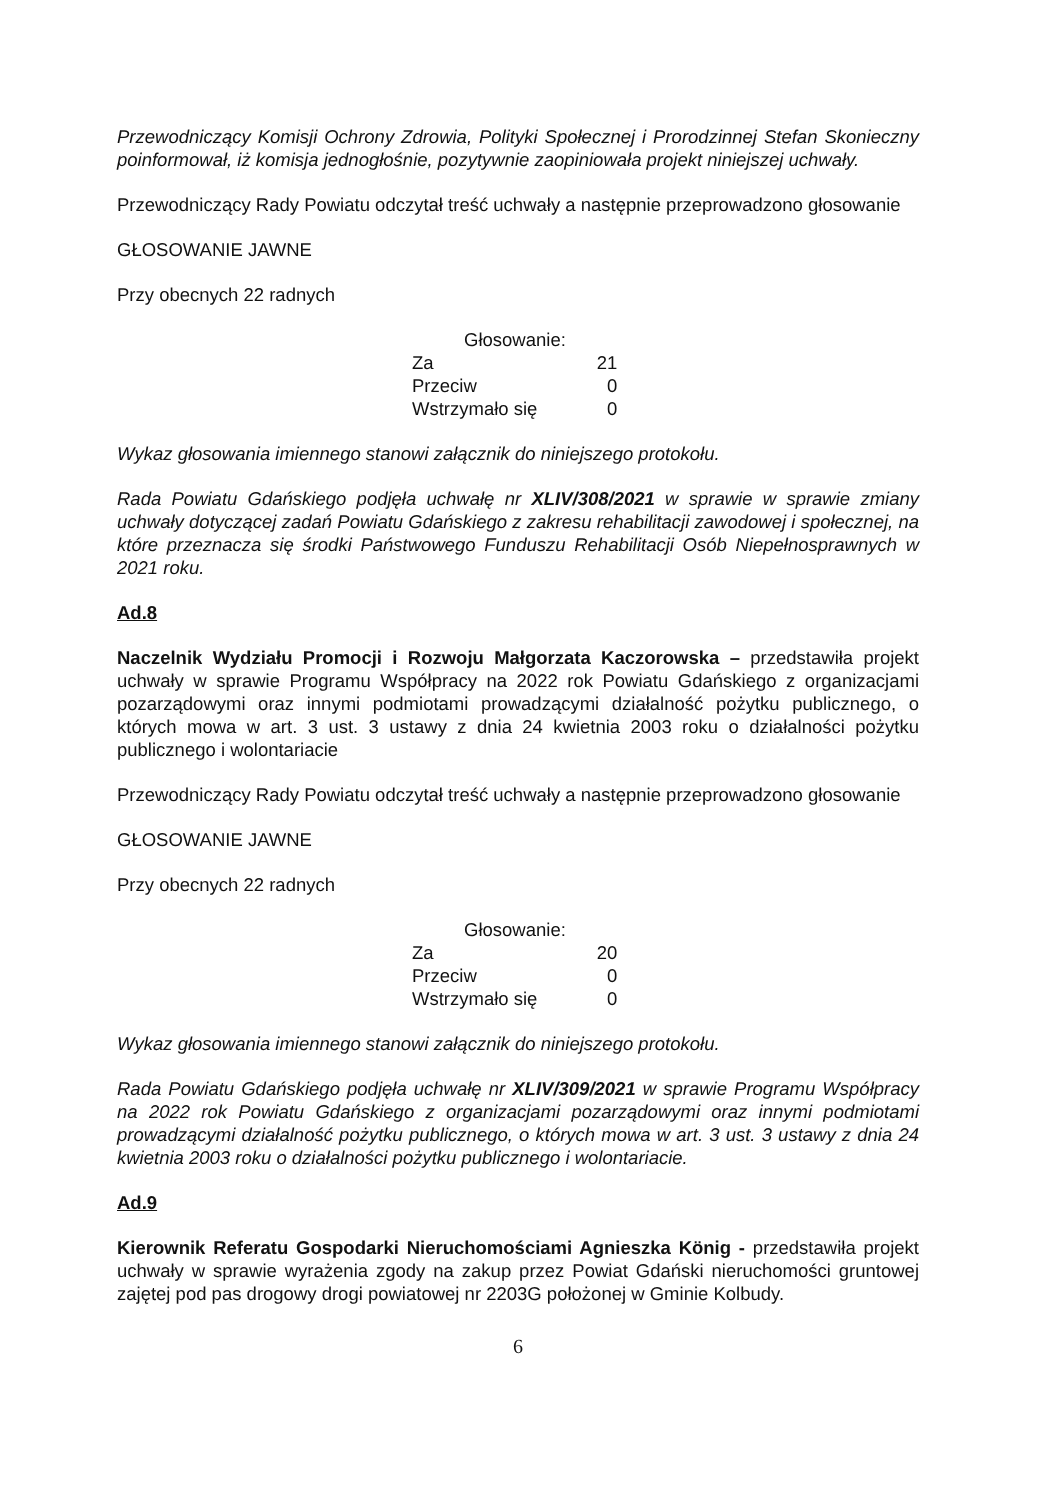Przewodniczący Komisji Ochrony Zdrowia, Polityki Społecznej i Prorodzinnej Stefan Skonieczny poinformował, iż komisja jednogłośnie, pozytywnie zaopiniowała projekt niniejszej uchwały.
Przewodniczący Rady Powiatu odczytał treść uchwały a następnie przeprowadzono głosowanie
GŁOSOWANIE JAWNE
Przy obecnych 22 radnych
| Głosowanie: | |
| Za | 21 |
| Przeciw | 0 |
| Wstrzymało się | 0 |
Wykaz głosowania imiennego stanowi załącznik do niniejszego protokołu.
Rada Powiatu Gdańskiego podjęła uchwałę nr XLIV/308/2021 w sprawie w sprawie zmiany uchwały dotyczącej zadań Powiatu Gdańskiego z zakresu rehabilitacji zawodowej i społecznej, na które przeznacza się środki Państwowego Funduszu Rehabilitacji Osób Niepełnosprawnych w 2021 roku.
Ad.8
Naczelnik Wydziału Promocji i Rozwoju Małgorzata Kaczorowska – przedstawiła projekt uchwały w sprawie Programu Współpracy na 2022 rok Powiatu Gdańskiego z organizacjami pozarządowymi oraz innymi podmiotami prowadzącymi działalność pożytku publicznego, o których mowa w art. 3 ust. 3 ustawy z dnia 24 kwietnia 2003 roku o działalności pożytku publicznego i wolontariacie
Przewodniczący Rady Powiatu odczytał treść uchwały a następnie przeprowadzono głosowanie
GŁOSOWANIE JAWNE
Przy obecnych 22 radnych
| Głosowanie: | |
| Za | 20 |
| Przeciw | 0 |
| Wstrzymało się | 0 |
Wykaz głosowania imiennego stanowi załącznik do niniejszego protokołu.
Rada Powiatu Gdańskiego podjęła uchwałę nr XLIV/309/2021 w sprawie Programu Współpracy na 2022 rok Powiatu Gdańskiego z organizacjami pozarządowymi oraz innymi podmiotami prowadzącymi działalność pożytku publicznego, o których mowa w art. 3 ust. 3 ustawy z dnia 24 kwietnia 2003 roku o działalności pożytku publicznego i wolontariacie.
Ad.9
Kierownik Referatu Gospodarki Nieruchomościami Agnieszka König - przedstawiła projekt uchwały w sprawie wyrażenia zgody na zakup przez Powiat Gdański nieruchomości gruntowej zajętej pod pas drogowy drogi powiatowej nr 2203G położonej w Gminie Kolbudy.
6